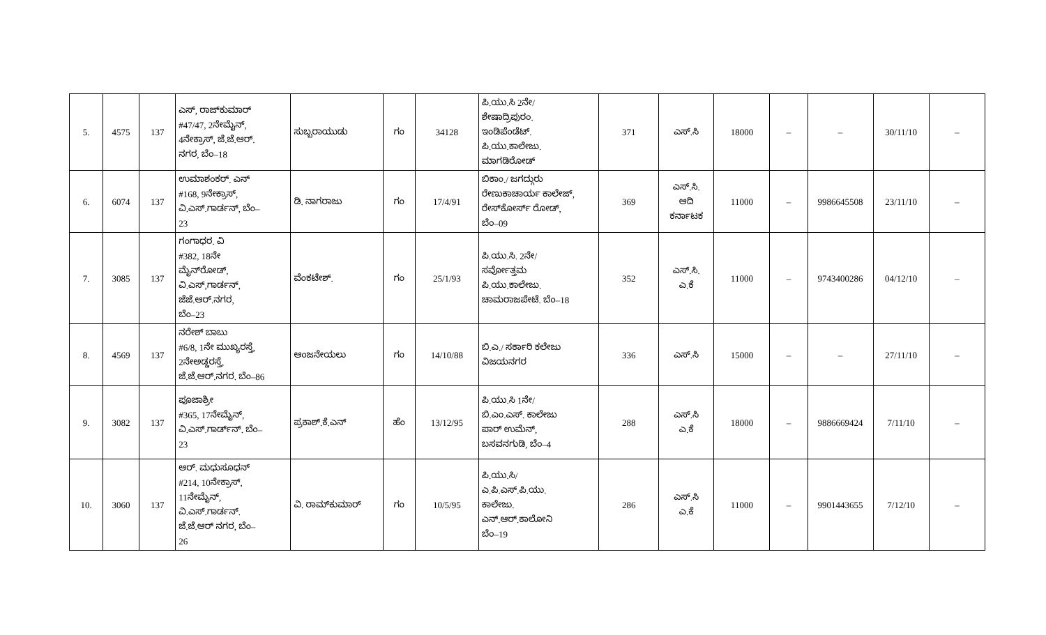| 5. | 4575 | 137 | ಎಸ್, ರಾಜ್‌ಕುಮಾರ್ #47/47, 2ನೇಮೈನ್, 4ನೇಕ್ರಾಸ್, ಜೆ.ಜೆ.ಆರ್. ನಗರ, ಬೆಂ–18 | ಸುಬ್ಬರಾಯುಡು | ಗಂ | 34128 | ಪಿ.ಯು.ಸಿ 2ನೇ/ ಶೇಷಾದ್ರಿಪುರಂ. ಇಂಡಿಪೆಂಡೆಟ್. ಪಿ.ಯು.ಕಾಲೇಜು. ಮಾಗಡಿರೋಡ್ | 371 | ಎಸ್.ಸಿ | 18000 | – | – | 30/11/10 | – |
| 6. | 6074 | 137 | ಉಮಾಶಂಕರ್. ಎನ್ #168, 9ನೇಕ್ರಾಸ್, ವಿ.ಎಸ್.ಗಾರ್ಡನ್, ಬೆಂ– 23 | ಡಿ. ನಾಗರಾಜು | ಗಂ | 17/4/91 | ಬಿಕಾಂ./ ಜಗದ್ಗುರು ರೇಣುಕಾಚಾರ್ಯ ಕಾಲೇಜ್, ರೇಸ್‌ಕೋರ್ಸ್ ರೋಡ್, ಬೆಂ–09 | 369 | ಎಸ್.ಸಿ. ಆದಿ ಕರ್ನಾಟಕ | 11000 | – | 9986645508 | 23/11/10 | – |
| 7. | 3085 | 137 | ಗಂಗಾಧರ. ವಿ #382, 18ನೇ ಮೈನ್‌ರೋಡ್, ವಿ.ಎಸ್,ಗಾರ್ಡನ್, ಜೆಜೆ.ಆರ್.ನಗರ, ಬೆಂ–23 | ವೆಂಕಟೇಶ್. | ಗಂ | 25/1/93 | ಪಿ.ಯು.ಸಿ. 2ನೇ/ ಸರ್ವೋತ್ತಮ ಪಿ.ಯು.ಕಾಲೇಜು. ಚಾಮರಾಜಪೇಟೆ. ಬೆಂ–18 | 352 | ಎಸ್.ಸಿ. ಎ.ಕೆ | 11000 | – | 9743400286 | 04/12/10 | – |
| 8. | 4569 | 137 | ನರೇಶ್ ಬಾಬು #6/8, 1ನೇ ಮುಖ್ಯರಸ್ತೆ, 2ನೇಅಡ್ಡರಸ್ತೆ, ಜೆ.ಜೆ.ಆರ್.ನಗರ. ಬೆಂ–86 | ಆಂಜನೇಯಲು | ಗಂ | 14/10/88 | ಬಿ.ಎ./ ಸರ್ಕಾರಿ ಕಲೇಜು ವಿಜಯನಗರ | 336 | ಎಸ್.ಸಿ | 15000 | – | – | 27/11/10 | – |
| 9. | 3082 | 137 | ಪೂಜಾಶ್ರೀ #365, 17ನೇಮೈನ್, ವಿ.ಎಸ್.ಗಾರ್ಡ್‌ನ್. ಬೆಂ– 23 | ಪ್ರಕಾಶ್.ಕೆ.ಎನ್ | ಹೆಂ | 13/12/95 | ಪಿ.ಯು.ಸಿ 1ನೇ/ ಬಿ.ಎಂ.ಎಸ್. ಕಾಲೇಜು ಪಾರ್ ಉಮೆನ್, ಬಸವನಗುಡಿ, ಬೆಂ–4 | 288 | ಎಸ್.ಸಿ ಎ.ಕೆ | 18000 | – | 9886669424 | 7/11/10 | – |
| 10. | 3060 | 137 | ಆರ್. ಮಧುಸೂಧನ್ #214, 10ನೇಕ್ರಾಸ್, 11ನೇಮೈನ್, ವಿ.ಎಸ್.ಗಾರ್ಡನ್. ಜೆ.ಜೆ.ಆರ್ ನಗರ, ಬೆಂ– 26 | ವಿ. ರಾಮ್‌ಕುಮಾರ್ | ಗಂ | 10/5/95 | ಪಿ.ಯು.ಸಿ/ ಎ.ಪಿ.ಎಸ್.ಪಿ.ಯು. ಕಾಲೇಜು. ಎನ್.ಆರ್.ಕಾಲೋನಿ ಬೆಂ–19 | 286 | ಎಸ್.ಸಿ ಎ.ಕೆ | 11000 | – | 9901443655 | 7/12/10 | – |